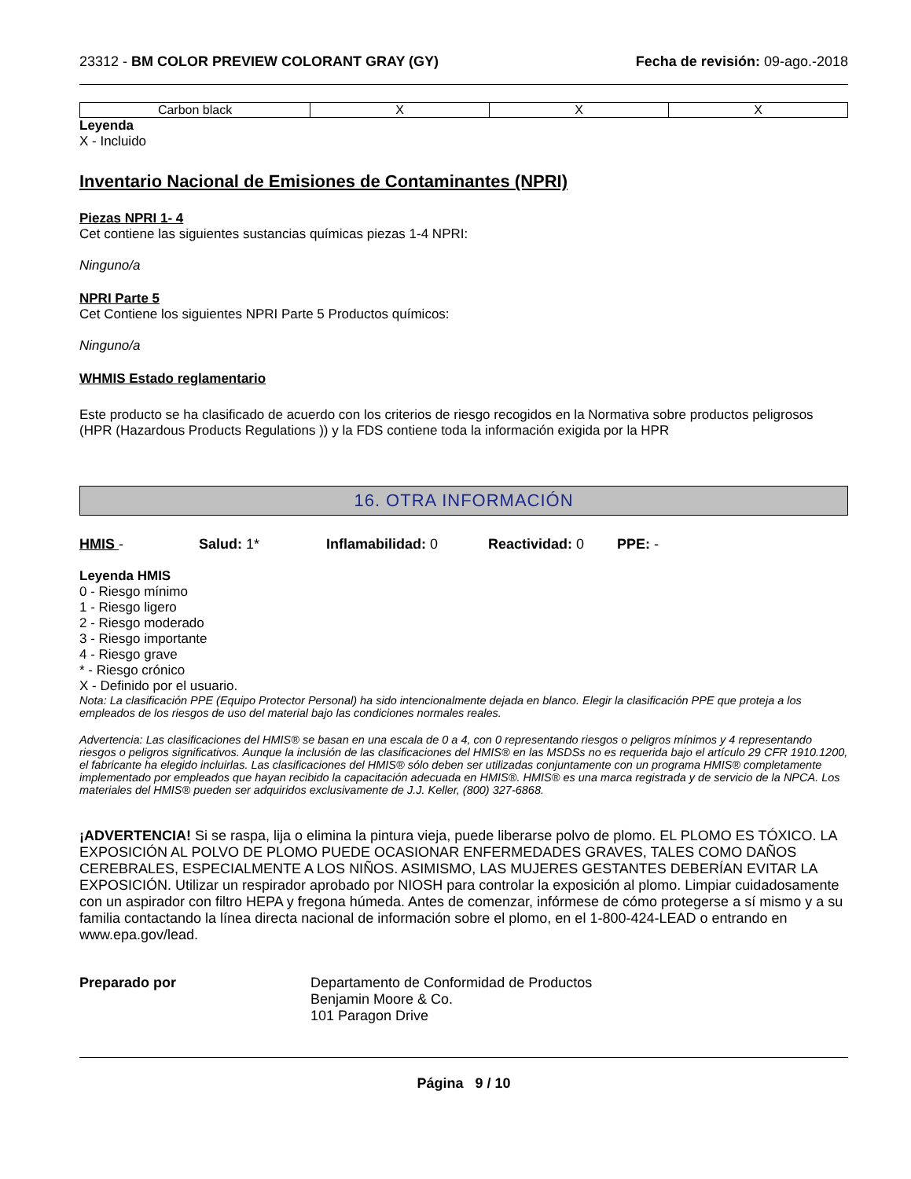23312 - BM COLOR PREVIEW COLORANT GRAY (GY) Fecha de revisión: 09-ago.-2018
| Carbon black | X | X | X |
Leyenda
X - Incluido
Inventario Nacional de Emisiones de Contaminantes (NPRI)
Piezas NPRI 1- 4
Cet contiene las siguientes sustancias químicas piezas 1-4 NPRI:
Ninguno/a
NPRI Parte 5
Cet Contiene los siguientes NPRI Parte 5 Productos químicos:
Ninguno/a
WHMIS Estado reglamentario
Este producto se ha clasificado de acuerdo con los criterios de riesgo recogidos en la Normativa sobre productos peligrosos (HPR (Hazardous Products Regulations )) y la FDS contiene toda la información exigida por la HPR
16. OTRA INFORMACIÓN
HMIS - Salud: 1* Inflamabilidad: 0 Reactividad: 0 PPE: -
Leyenda HMIS
0 - Riesgo mínimo
1 - Riesgo ligero
2 - Riesgo moderado
3 - Riesgo importante
4 - Riesgo grave
* - Riesgo crónico
X - Definido por el usuario.
Nota: La clasificación PPE (Equipo Protector Personal) ha sido intencionalmente dejada en blanco. Elegir la clasificación PPE que proteja a los empleados de los riesgos de uso del material bajo las condiciones normales reales.
Advertencia: Las clasificaciones del HMIS® se basan en una escala de 0 a 4, con 0 representando riesgos o peligros mínimos y 4 representando riesgos o peligros significativos. Aunque la inclusión de las clasificaciones del HMIS® en las MSDSs no es requerida bajo el artículo 29 CFR 1910.1200, el fabricante ha elegido incluirlas. Las clasificaciones del HMIS® sólo deben ser utilizadas conjuntamente con un programa HMIS® completamente implementado por empleados que hayan recibido la capacitación adecuada en HMIS®. HMIS® es una marca registrada y de servicio de la NPCA. Los materiales del HMIS® pueden ser adquiridos exclusivamente de J.J. Keller, (800) 327-6868.
¡ADVERTENCIA! Si se raspa, lija o elimina la pintura vieja, puede liberarse polvo de plomo. EL PLOMO ES TÓXICO. LA EXPOSICIÓN AL POLVO DE PLOMO PUEDE OCASIONAR ENFERMEDADES GRAVES, TALES COMO DAÑOS CEREBRALES, ESPECIALMENTE A LOS NIÑOS. ASIMISMO, LAS MUJERES GESTANTES DEBERÍAN EVITAR LA EXPOSICIÓN. Utilizar un respirador aprobado por NIOSH para controlar la exposición al plomo. Limpiar cuidadosamente con un aspirador con filtro HEPA y fregona húmeda. Antes de comenzar, infórmese de cómo protegerse a sí mismo y a su familia contactando la línea directa nacional de información sobre el plomo, en el 1-800-424-LEAD o entrando en www.epa.gov/lead.
Preparado por Departamento de Conformidad de Productos
Benjamin Moore & Co.
101 Paragon Drive
Página 9 / 10